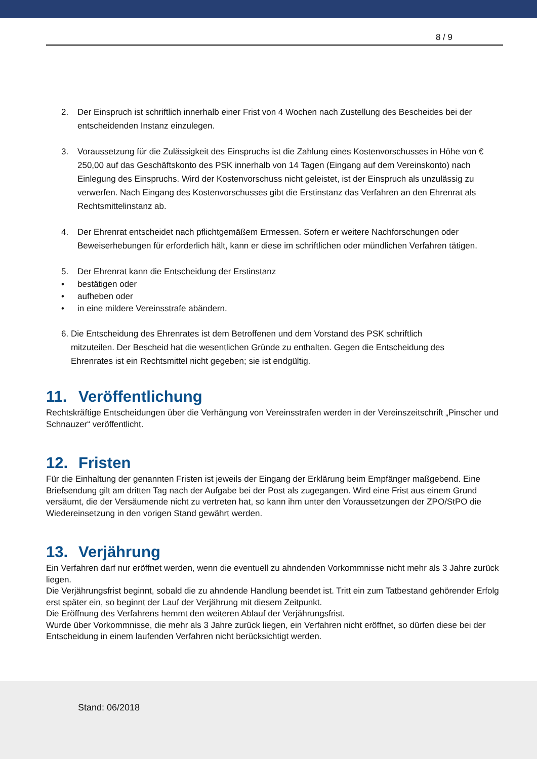8 / 9
2. Der Einspruch ist schriftlich innerhalb einer Frist von 4 Wochen nach Zustellung des Bescheides bei der entscheidenden Instanz einzulegen.
3. Voraussetzung für die Zulässigkeit des Einspruchs ist die Zahlung eines Kostenvorschusses in Höhe von € 250,00 auf das Geschäftskonto des PSK innerhalb von 14 Tagen (Eingang auf dem Vereinskonto) nach Einlegung des Einspruchs. Wird der Kostenvorschuss nicht geleistet, ist der Einspruch als unzulässig zu verwerfen. Nach Eingang des Kostenvorschusses gibt die Erstinstanz das Verfahren an den Ehrenrat als Rechtsmittelinstanz ab.
4. Der Ehrenrat entscheidet nach pflichtgemäßem Ermessen. Sofern er weitere Nachforschungen oder Beweiserhebungen für erforderlich hält, kann er diese im schriftlichen oder mündlichen Verfahren tätigen.
5. Der Ehrenrat kann die Entscheidung der Erstinstanz
• bestätigen oder
• aufheben oder
• in eine mildere Vereinsstrafe abändern.
6. Die Entscheidung des Ehrenrates ist dem Betroffenen und dem Vorstand des PSK schriftlich
mitzuteilen. Der Bescheid hat die wesentlichen Gründe zu enthalten. Gegen die Entscheidung des
Ehrenrates ist ein Rechtsmittel nicht gegeben; sie ist endgültig.
11. Veröffentlichung
Rechtskräftige Entscheidungen über die Verhängung von Vereinsstrafen werden in der Vereinszeitschrift „Pinscher und Schnauzer“ veröffentlicht.
12. Fristen
Für die Einhaltung der genannten Fristen ist jeweils der Eingang der Erklärung beim Empfänger maßgebend. Eine Briefsendung gilt am dritten Tag nach der Aufgabe bei der Post als zugegangen. Wird eine Frist aus einem Grund versäumt, die der Versäumende nicht zu vertreten hat, so kann ihm unter den Voraussetzungen der ZPO/StPO die Wiedereinsetzung in den vorigen Stand gewährt werden.
13. Verjährung
Ein Verfahren darf nur eröffnet werden, wenn die eventuell zu ahndenden Vorkommnisse nicht mehr als 3 Jahre zurück liegen.
Die Verjährungsfrist beginnt, sobald die zu ahndende Handlung beendet ist. Tritt ein zum Tatbestand gehörender Erfolg erst später ein, so beginnt der Lauf der Verjährung mit diesem Zeitpunkt.
Die Eröffnung des Verfahrens hemmt den weiteren Ablauf der Verjährungsfrist.
Wurde über Vorkommnisse, die mehr als 3 Jahre zurück liegen, ein Verfahren nicht eröffnet, so dürfen diese bei der Entscheidung in einem laufenden Verfahren nicht berücksichtigt werden.
Stand: 06/2018